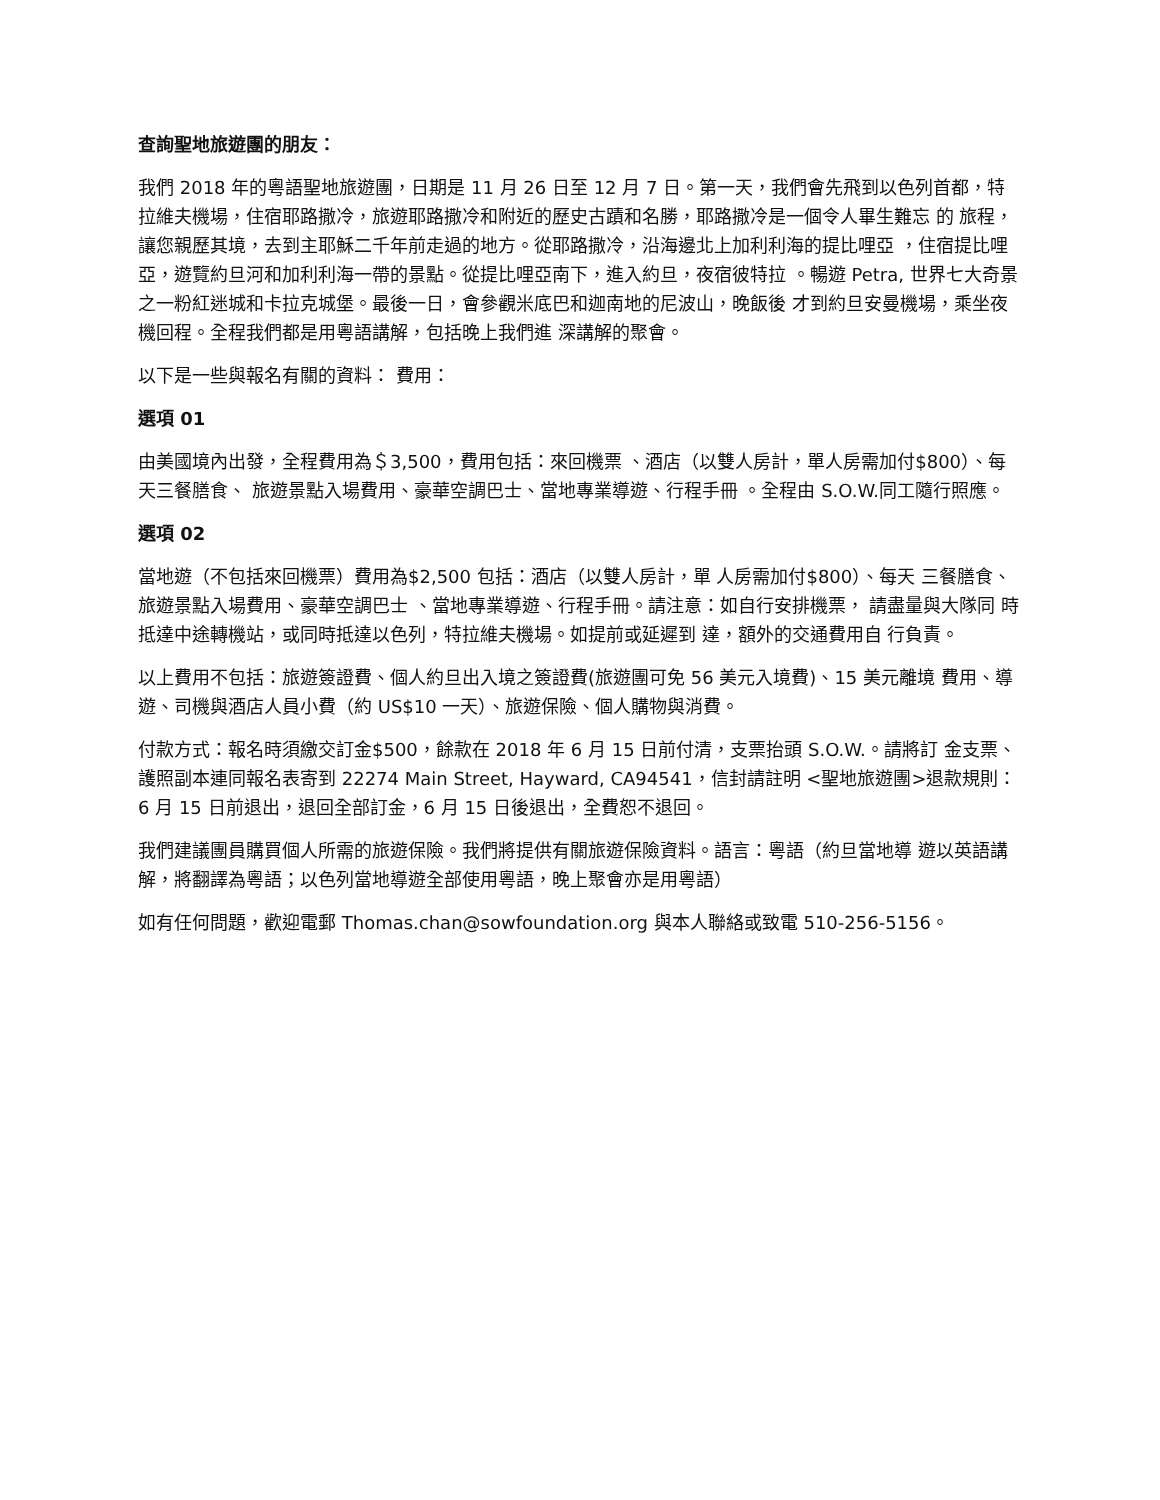查詢聖地旅遊團的朋友：
我們 2018 年的粵語聖地旅遊團，日期是 11 月 26 日至 12 月 7 日。第一天，我們會先飛到以色列首都，特 拉維夫機場，住宿耶路撒冷，旅遊耶路撒冷和附近的歷史古蹟和名勝，耶路撒冷是一個令人畢生難忘 的 旅程，讓您親歷其境，去到主耶穌二千年前走過的地方。從耶路撒冷，沿海邊北上加利利海的提比哩亞 ，住宿提比哩亞，遊覽約旦河和加利利海一帶的景點。從提比哩亞南下，進入約旦，夜宿彼特拉 。暢遊 Petra, 世界七大奇景之一粉紅迷城和卡拉克城堡。最後一日，會參觀米底巴和迦南地的尼波山，晚飯後 才到約旦安曼機場，乘坐夜機回程。全程我們都是用粵語講解，包括晚上我們進 深講解的聚會。
以下是一些與報名有關的資料： 費用：
選項 01
由美國境內出發，全程費用為＄3,500，費用包括：來回機票 、酒店（以雙人房計，單人房需加付$800）、每天三餐膳食、 旅遊景點入場費用、豪華空調巴士、當地專業導遊、行程手冊 。全程由 S.O.W.同工隨行照應。
選項 02
當地遊（不包括來回機票）費用為$2,500 包括：酒店（以雙人房計，單 人房需加付$800）、每天 三餐膳食、旅遊景點入場費用、豪華空調巴士 、當地專業導遊、行程手冊。請注意：如自行安排機票， 請盡量與大隊同 時抵達中途轉機站，或同時抵達以色列，特拉維夫機場。如提前或延遲到 達，額外的交通費用自 行負責。
以上費用不包括：旅遊簽證費、個人約旦出入境之簽證費(旅遊團可免 56 美元入境費)、15 美元離境 費用、導遊、司機與酒店人員小費（約 US$10 一天）、旅遊保險、個人購物與消費。
付款方式：報名時須繳交訂金$500，餘款在 2018 年 6 月 15 日前付清，支票抬頭 S.O.W.。請將訂 金支票、護照副本連同報名表寄到 22274 Main Street, Hayward, CA94541，信封請註明 <聖地旅遊團>退款規則：6 月 15 日前退出，退回全部訂金，6 月 15 日後退出，全費恕不退回。
我們建議團員購買個人所需的旅遊保險。我們將提供有關旅遊保險資料。語言：粵語（約旦當地導 遊以英語講解，將翻譯為粵語；以色列當地導遊全部使用粵語，晚上聚會亦是用粵語）
如有任何問題，歡迎電郵 Thomas.chan@sowfoundation.org 與本人聯絡或致電 510-256-5156。